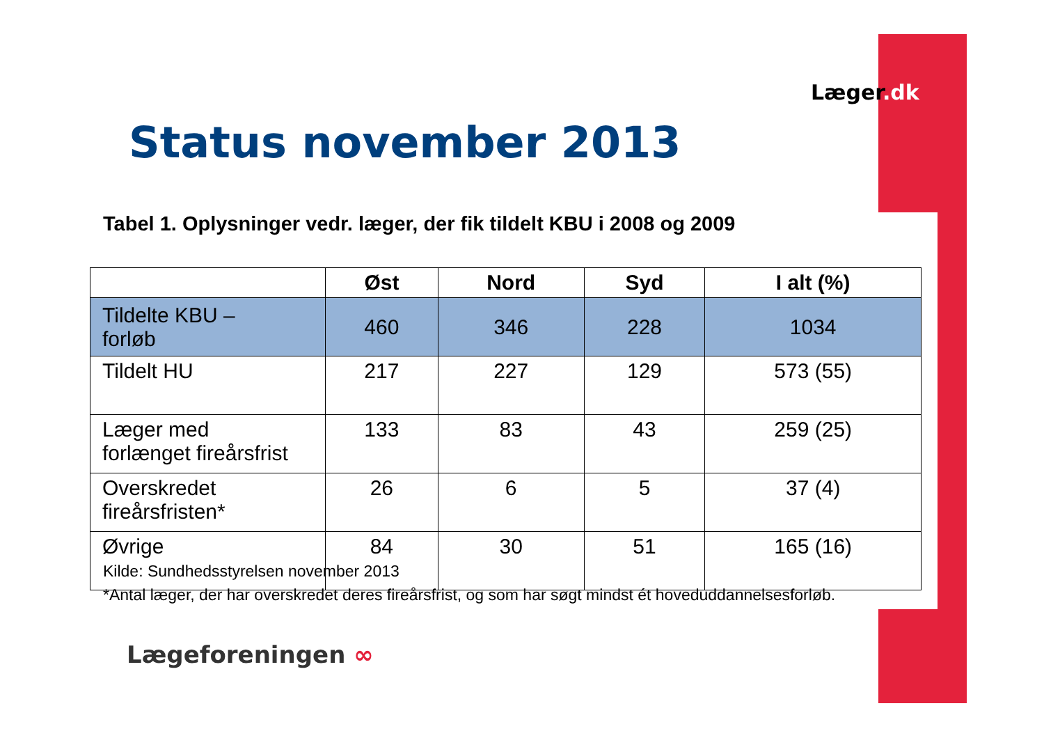Læger.dk
Status november 2013
Tabel 1. Oplysninger vedr. læger, der fik tildelt KBU i 2008 og 2009
| | Øst | Nord | Syd | I alt (%) |
| --- | --- | --- | --- | --- |
| Tildelte KBU – forløb | 460 | 346 | 228 | 1034 |
| Tildelt HU | 217 | 227 | 129 | 573 (55) |
| Læger med forlænget fireårsfrist | 133 | 83 | 43 | 259 (25) |
| Overskredet fireårsfristen* | 26 | 6 | 5 | 37 (4) |
| Øvrige | 84 | 30 | 51 | 165 (16) |
Kilde: Sundhedsstyrelsen november 2013
*Antal læger, der har overskredet deres fireårsfrist, og som har søgt mindst ét hoveduddannelsesforløb.
Lægeforeningen ∞